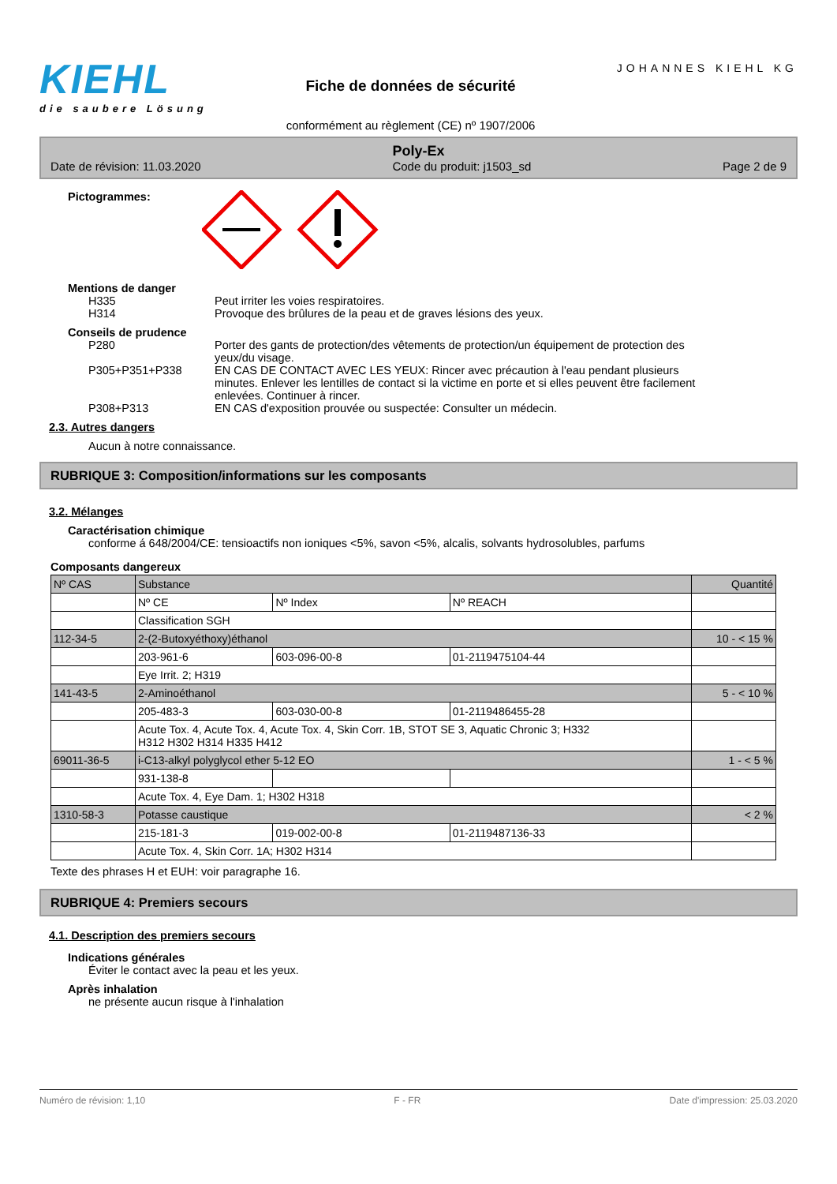KIEHL
die saubere Lösung
Fiche de données de sécurité
conformément au règlement (CE) nº 1907/2006
JOHANNES KIEHL KG
Poly-Ex
Date de révision: 11.03.2020 Code du produit: j1503_sd Page 2 de 9
Pictogrammes:
Mentions de danger
H335 Peut irriter les voies respiratoires.
H314 Provoque des brûlures de la peau et de graves lésions des yeux.
Conseils de prudence
P280 Porter des gants de protection/des vêtements de protection/un équipement de protection des yeux/du visage.
P305+P351+P338 EN CAS DE CONTACT AVEC LES YEUX: Rincer avec précaution à l'eau pendant plusieurs minutes. Enlever les lentilles de contact si la victime en porte et si elles peuvent être facilement enlevées. Continuer à rincer.
P308+P313 EN CAS d'exposition prouvée ou suspectée: Consulter un médecin.
2.3. Autres dangers
Aucun à notre connaissance.
RUBRIQUE 3: Composition/informations sur les composants
3.2. Mélanges
Caractérisation chimique
conforme á 648/2004/CE: tensioactifs non ioniques <5%, savon <5%, alcalis, solvants hydrosolubles, parfums
Composants dangereux
| Nº CAS | Substance | | | Quantité |
| | Nº CE | Nº Index | Nº REACH | |
| | Classification SGH | | | |
| 112-34-5 | 2-(2-Butoxyéthoxy)éthanol | | | 10 - < 15 % |
| | 203-961-6 | 603-096-00-8 | 01-2119475104-44 | |
| | Eye Irrit. 2; H319 | | | |
| 141-43-5 | 2-Aminoéthanol | | | 5 - < 10 % |
| | 205-483-3 | 603-030-00-8 | 01-2119486455-28 | |
| | Acute Tox. 4, Acute Tox. 4, Acute Tox. 4, Skin Corr. 1B, STOT SE 3, Aquatic Chronic 3; H332 H312 H302 H314 H335 H412 | | | |
| 69011-36-5 | i-C13-alkyl polyglycol ether 5-12 EO | | | 1 - < 5 % |
| | 931-138-8 | | | |
| | Acute Tox. 4, Eye Dam. 1; H302 H318 | | | |
| 1310-58-3 | Potasse caustique | | | < 2 % |
| | 215-181-3 | 019-002-00-8 | 01-2119487136-33 | |
| | Acute Tox. 4, Skin Corr. 1A; H302 H314 | | | |
Texte des phrases H et EUH: voir paragraphe 16.
RUBRIQUE 4: Premiers secours
4.1. Description des premiers secours
Indications générales
Éviter le contact avec la peau et les yeux.
Après inhalation
ne présente aucun risque à l'inhalation
Numéro de révision: 1,10 F - FR Date d'impression: 25.03.2020